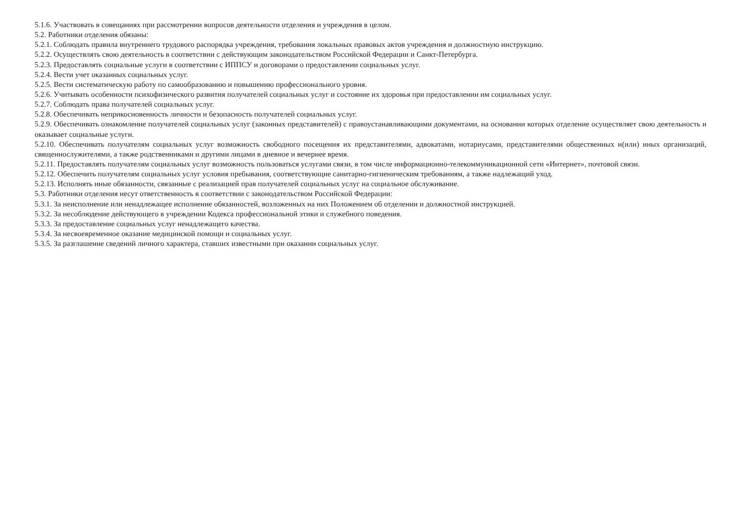5.1.6. Участвовать в совещаниях при рассмотрении вопросов деятельности отделения и учреждения в целом.
5.2. Работники отделения обязаны:
5.2.1. Соблюдать правила внутреннего трудового распорядка учреждения, требования локальных правовых актов учреждения и должностную инструкцию.
5.2.2. Осуществлять свою деятельность в соответствии с действующим законодательством Российской Федерации и Санкт-Петербурга.
5.2.3. Предоставлять социальные услуги в соответствии с ИППСУ и договорами о предоставлении социальных услуг.
5.2.4. Вести учет оказанных социальных услуг.
5.2.5. Вести систематическую работу по самообразованию и повышению профессионального уровня.
5.2.6. Учитывать особенности психофизического развития получателей социальных услуг и состояние их здоровья при предоставлении им социальных услуг.
5.2.7. Соблюдать права получателей социальных услуг.
5.2.8. Обеспечивать неприкосновенность личности и безопасность получателей социальных услуг.
5.2.9. Обеспечивать ознакомление получателей социальных услуг (законных представителей) с правоустанавливающими документами, на основании которых отделение осуществляет свою деятельность и оказывает социальные услуги.
5.2.10. Обеспечивать получателям социальных услуг возможность свободного посещения их представителями, адвокатами, нотариусами, представителями общественных и(или) иных организаций, священнослужителями, а также родственниками и другими лицами в дневное и вечернее время.
5.2.11. Предоставлять получателям социальных услуг возможность пользоваться услугами связи, в том числе информационно-телекоммуникационной сети «Интернет», почтовой связи.
5.2.12. Обеспечить получателям социальных услуг условия пребывания, соответствующие санитарно-гигиеническим требованиям, а также надлежащий уход.
5.2.13. Исполнять иные обязанности, связанные с реализацией прав получателей социальных услуг на социальное обслуживание.
5.3. Работники отделения несут ответственность в соответствии с законодательством Российской Федерации:
5.3.1. За неисполнение или ненадлежащее исполнение обязанностей, возложенных на них Положением об отделении и должностной инструкцией.
5.3.2. За несоблюдение действующего в учреждении Кодекса профессиональной этики и служебного поведения.
5.3.3. За предоставление социальных услуг ненадлежащего качества.
5.3.4. За несвоевременное оказание медицинской помощи и социальных услуг.
5.3.5. За разглашение сведений личного характера, ставших известными при оказании социальных услуг.